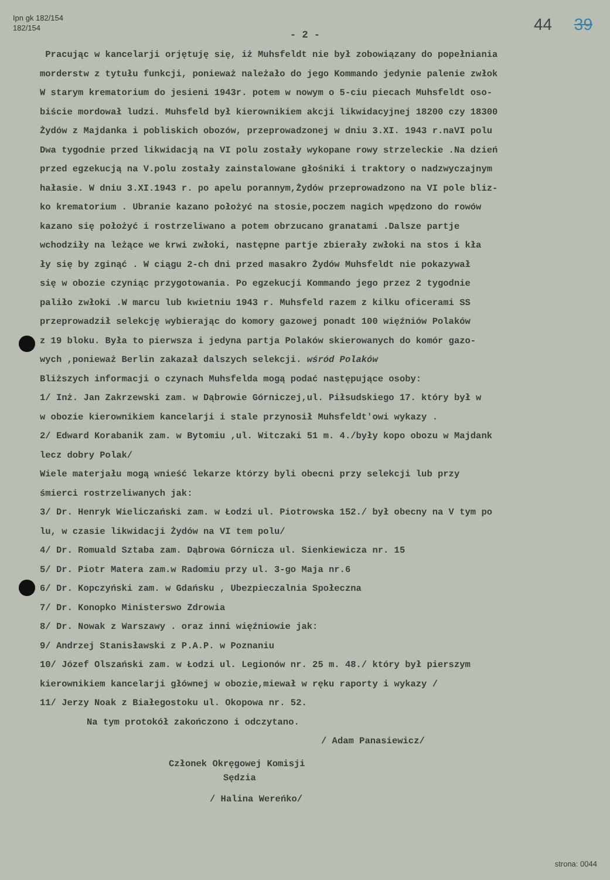Ipn gk 182/154
182/154
44 39
- 2 -
Pracując w kancelarji orjętuję się, iż Muhsfeldt nie był zobowiązany do popełniania
morderstw z tytułu funkcji, ponieważ należało do jego Kommando jedynie palenie zwłok
W starym krematorium do jesieni 1943r. potem w nowym o 5-ciu piecach Muhsfeldt oso-
biście mordował ludzi. Muhsfeld był kierownikiem akcji likwidacyjnej 18200 czy 18300
Żydów z Majdanka i pobliskich obozów, przeprowadzonej w dniu 3.XI. 1943 r.naVI polu
Dwa tygodnie przed likwidacją na VI polu zostały wykopane rowy strzeleckie .Na dzień
przed egzekucją na V.polu zostały zainstalowane głośniki i traktory o nadzwyczajnym
hałasie. W dniu 3.XI.1943 r. po apelu porannym,Żydów przeprowadzono na VI pole bliz-
ko krematorium . Ubranie kazano położyć na stosie,poczem nagich wpędzono do rowów
kazano się położyć i rostrzeliwano a potem obrzucano granatami .Dalsze partje
wchodziły na leżące we krwi zwłoki, następne partje zbierały zwłoki na stos i kła
ły się by zginąć . W ciągu 2-ch dni przed masakro Żydów Muhsfeldt nie pokazywał
się w obozie czyniąc przygotowania. Po egzekucji Kommando jego przez 2 tygodnie
paliło zwłoki .W marcu lub kwietniu 1943 r. Muhsfeld razem z kilku oficerami SS
przeprowadził selekcję wybierając do komory gazowej ponadt 100 więźniów Polaków
z 19 bloku. Była to pierwsza i jedyna partja Polaków skierowanych do komór gazo-
wych ,ponieważ Berlin zakazał dalszych selekcji. wśród Polaków
Bliższych informacji o czynach Muhsfelda mogą podać następujące osoby:
1/ Inż. Jan Zakrzewski zam. w Dąbrowie Górniczej,ul. Piłsudskiego 17. który był w
w obozie kierownikiem kancelarji i stale przynosił Muhsfeldt'owi wykazy .
2/ Edward Korabanik zam. w Bytomiu ,ul. Witczaki 51 m. 4./były kopo obozu w Majdank
lecz dobry Polak/
Wiele materjału mogą wnieść lekarze którzy byli obecni przy selekcji lub przy
śmierci rostrzeliwanych jak:
3/ Dr. Henryk Wieliczański zam. w Łodzi ul. Piotrowska 152./ był obecny na V tym po
lu, w czasie likwidacji Żydów na VI tem polu/
4/ Dr. Romuald Sztaba zam. Dąbrowa Górnicza ul. Sienkiewicza nr. 15
5/ Dr. Piotr Matera zam.w Radomiu przy ul. 3-go Maja nr.6
6/ Dr. Kopczyński zam. w Gdańsku , Ubezpieczalnia Społeczna
7/ Dr. Konopko Ministerswo Zdrowia
8/ Dr. Nowak z Warszawy . oraz inni więźniowie jak:
9/ Andrzej Stanisławski z P.A.P. w Poznaniu
10/ Józef Olszański zam. w Łodzi ul. Legionów nr. 25 m. 48./ który był pierszym
kierownikiem kancelarji głównej w obozie,miewał w ręku raporty i wykazy /
11/ Jerzy Noak z Białegostoku ul. Okopowa nr. 52.
Na tym protokół zakończono i odczytano.
/ Adam Panasiewicz/
Członek Okręgowej Komisji
Sędzia
/ Halina Wereńko/
strona: 0044